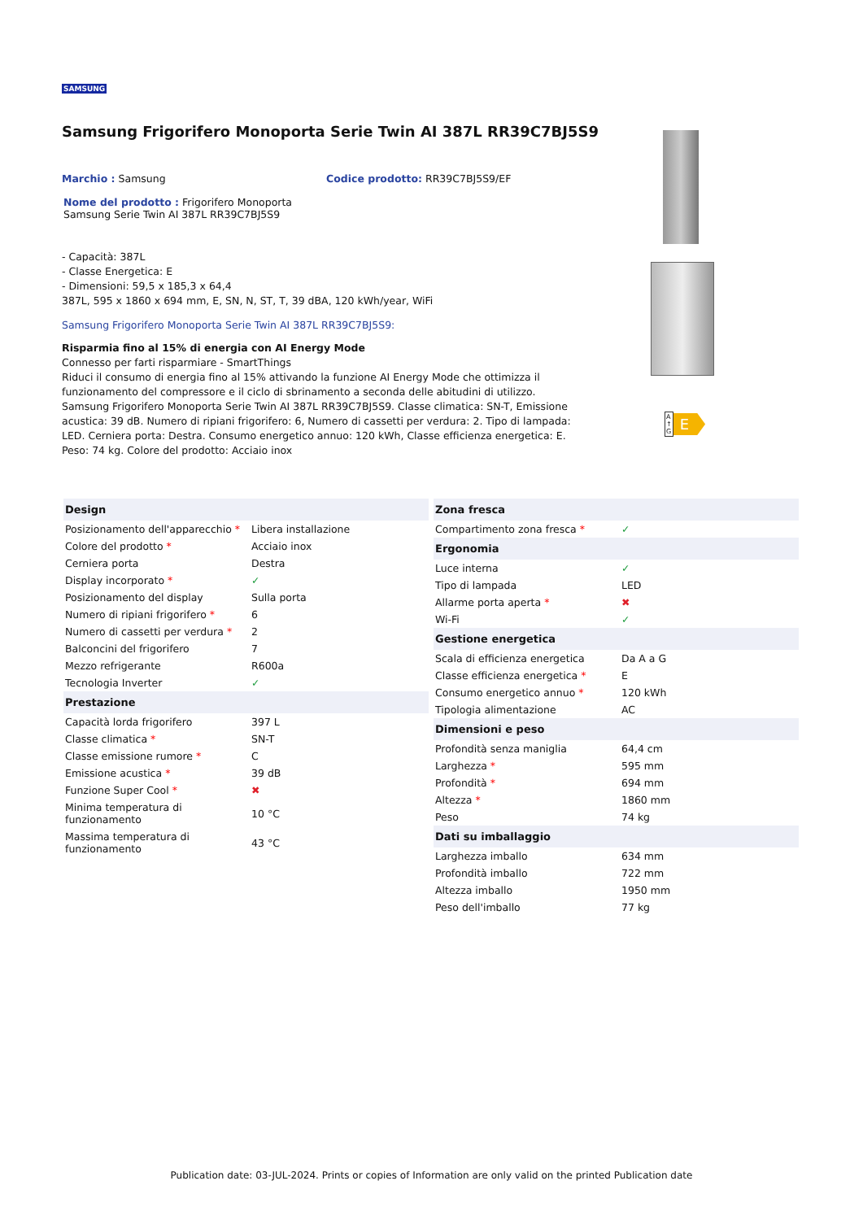SAMSUNG
Samsung Frigorifero Monoporta Serie Twin AI 387L RR39C7BJ5S9
Marchio : Samsung Codice prodotto: RR39C7BJ5S9/EF
Nome del prodotto : Frigorifero Monoporta Samsung Serie Twin AI 387L RR39C7BJ5S9
- Capacità: 387L
- Classe Energetica: E
- Dimensioni: 59,5 x 185,3 x 64,4
387L, 595 x 1860 x 694 mm, E, SN, N, ST, T, 39 dBA, 120 kWh/year, WiFi
Samsung Frigorifero Monoporta Serie Twin AI 387L RR39C7BJ5S9:
Risparmia fino al 15% di energia con AI Energy Mode
Connesso per farti risparmiare - SmartThings
Riduci il consumo di energia fino al 15% attivando la funzione AI Energy Mode che ottimizza il funzionamento del compressore e il ciclo di sbrinamento a seconda delle abitudini di utilizzo.
Samsung Frigorifero Monoporta Serie Twin AI 387L RR39C7BJ5S9. Classe climatica: SN-T, Emissione acustica: 39 dB. Numero di ripiani frigorifero: 6, Numero di cassetti per verdura: 2. Tipo di lampada: LED. Cerniera porta: Destra. Consumo energetico annuo: 120 kWh, Classe efficienza energetica: E. Peso: 74 kg. Colore del prodotto: Acciaio inox
| Design | |
| --- | --- |
| Posizionamento dell'apparecchio * | Libera installazione |
| Colore del prodotto * | Acciaio inox |
| Cerniera porta | Destra |
| Display incorporato * | ✓ |
| Posizionamento del display | Sulla porta |
| Numero di ripiani frigorifero * | 6 |
| Numero di cassetti per verdura * | 2 |
| Balconcini del frigorifero | 7 |
| Mezzo refrigerante | R600a |
| Tecnologia Inverter | ✓ |
| Prestazione | |
| Capacità lorda frigorifero | 397 L |
| Classe climatica * | SN-T |
| Classe emissione rumore * | C |
| Emissione acustica * | 39 dB |
| Funzione Super Cool * | ✖ |
| Minima temperatura di funzionamento | 10 °C |
| Massima temperatura di funzionamento | 43 °C |
| Zona fresca | |
| --- | --- |
| Compartimento zona fresca * | ✓ |
| Ergonomia | |
| Luce interna | ✓ |
| Tipo di lampada | LED |
| Allarme porta aperta * | ✖ |
| Wi-Fi | ✓ |
| Gestione energetica | |
| Scala di efficienza energetica | Da A a G |
| Classe efficienza energetica * | E |
| Consumo energetico annuo * | 120 kWh |
| Tipologia alimentazione | AC |
| Dimensioni e peso | |
| Profondità senza maniglia | 64,4 cm |
| Larghezza * | 595 mm |
| Profondità * | 694 mm |
| Altezza * | 1860 mm |
| Peso | 74 kg |
| Dati su imballaggio | |
| Larghezza imballo | 634 mm |
| Profondità imballo | 722 mm |
| Altezza imballo | 1950 mm |
| Peso dell'imballo | 77 kg |
A
↑
G E
Publication date: 03-JUL-2024. Prints or copies of Information are only valid on the printed Publication date